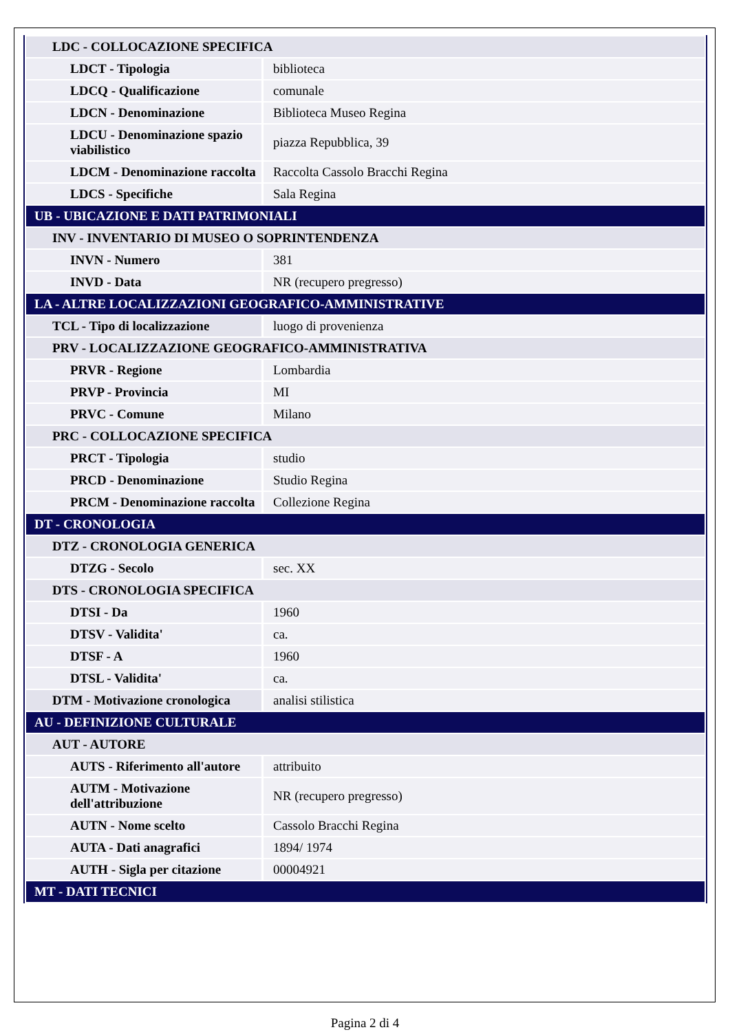| LDC - COLLOCAZIONE SPECIFICA | |
| LDCT - Tipologia | biblioteca |
| LDCQ - Qualificazione | comunale |
| LDCN - Denominazione | Biblioteca Museo Regina |
| LDCU - Denominazione spazio viabilistico | piazza Repubblica, 39 |
| LDCM - Denominazione raccolta | Raccolta Cassolo Bracchi Regina |
| LDCS - Specifiche | Sala Regina |
| UB - UBICAZIONE E DATI PATRIMONIALI | |
| INV - INVENTARIO DI MUSEO O SOPRINTENDENZA | |
| INVN - Numero | 381 |
| INVD - Data | NR (recupero pregresso) |
| LA - ALTRE LOCALIZZAZIONI GEOGRAFICO-AMMINISTRATIVE | |
| TCL - Tipo di localizzazione | luogo di provenienza |
| PRV - LOCALIZZAZIONE GEOGRAFICO-AMMINISTRATIVA | |
| PRVR - Regione | Lombardia |
| PRVP - Provincia | MI |
| PRVC - Comune | Milano |
| PRC - COLLOCAZIONE SPECIFICA | |
| PRCT - Tipologia | studio |
| PRCD - Denominazione | Studio Regina |
| PRCM - Denominazione raccolta | Collezione Regina |
| DT - CRONOLOGIA | |
| DTZ - CRONOLOGIA GENERICA | |
| DTZG - Secolo | sec. XX |
| DTS - CRONOLOGIA SPECIFICA | |
| DTSI - Da | 1960 |
| DTSV - Validita' | ca. |
| DTSF - A | 1960 |
| DTSL - Validita' | ca. |
| DTM - Motivazione cronologica | analisi stilistica |
| AU - DEFINIZIONE CULTURALE | |
| AUT - AUTORE | |
| AUTS - Riferimento all'autore | attribuito |
| AUTM - Motivazione dell'attribuzione | NR (recupero pregresso) |
| AUTN - Nome scelto | Cassolo Bracchi Regina |
| AUTA - Dati anagrafici | 1894/ 1974 |
| AUTH - Sigla per citazione | 00004921 |
| MT - DATI TECNICI | |
Pagina 2 di 4